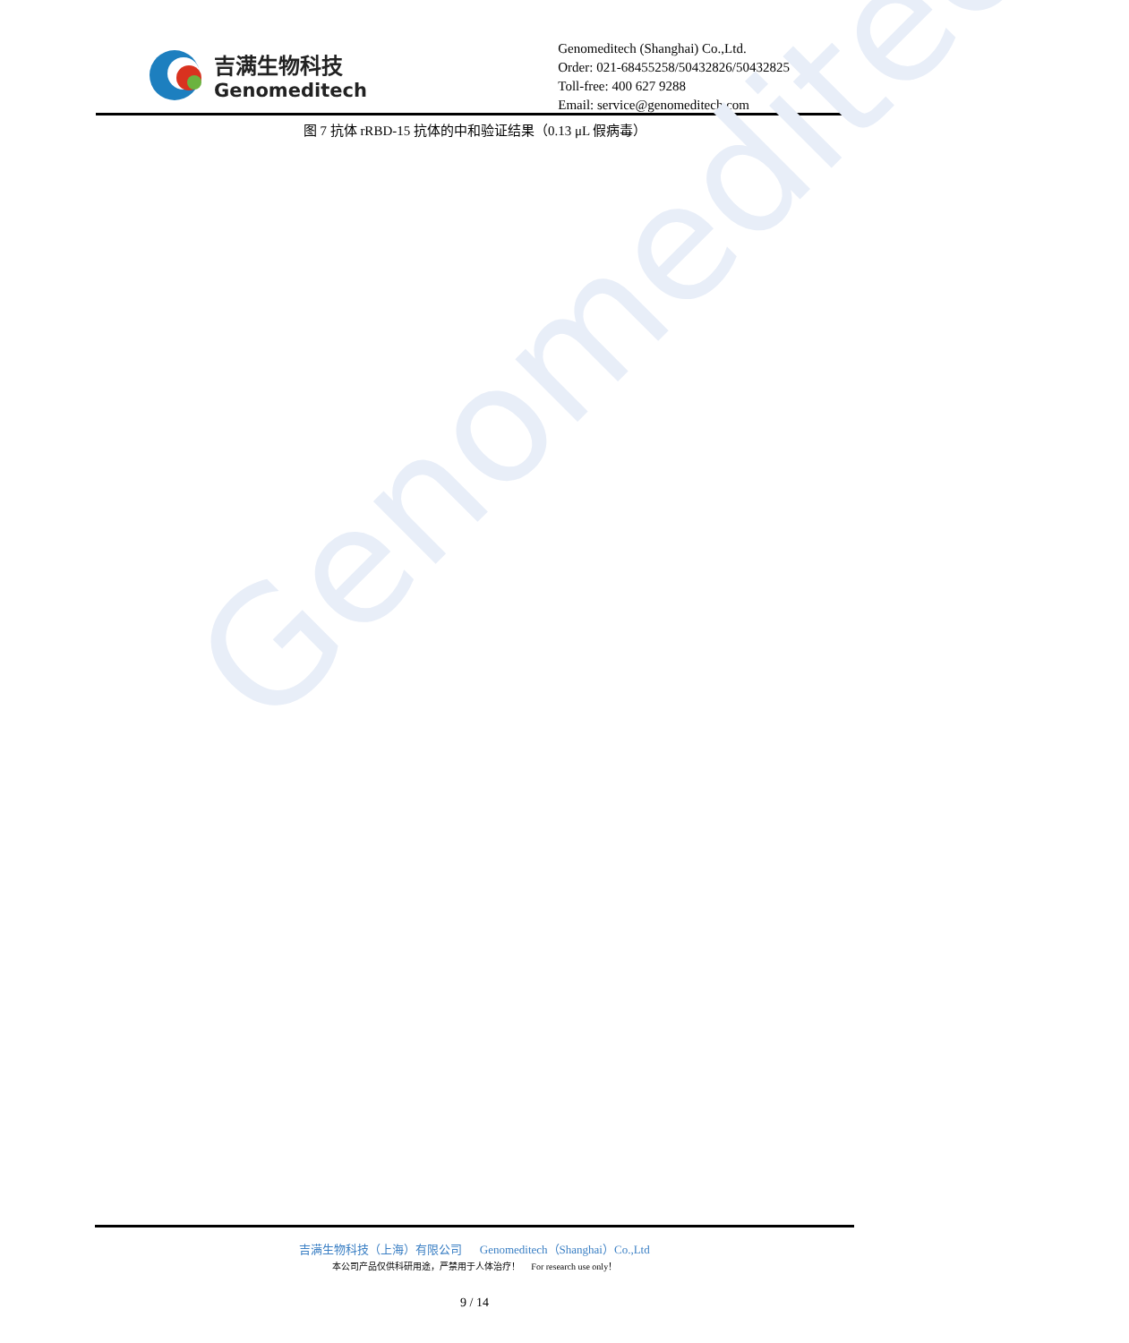吉满生物科技
Genomeditech
Genomeditech (Shanghai) Co.,Ltd.
Order: 021-68455258/50432826/50432825
Toll-free: 400 627 9288
Email: service@genomeditech.com
图 7 抗体 rRBD-15 抗体的中和验证结果（0.13 μL 假病毒）
Genomeditech
吉满生物科技（上海）有限公司 Genomeditech（Shanghai）Co.,Ltd
本公司产品仅供科研用途，严禁用于人体治疗！ For research use only！
9 / 14